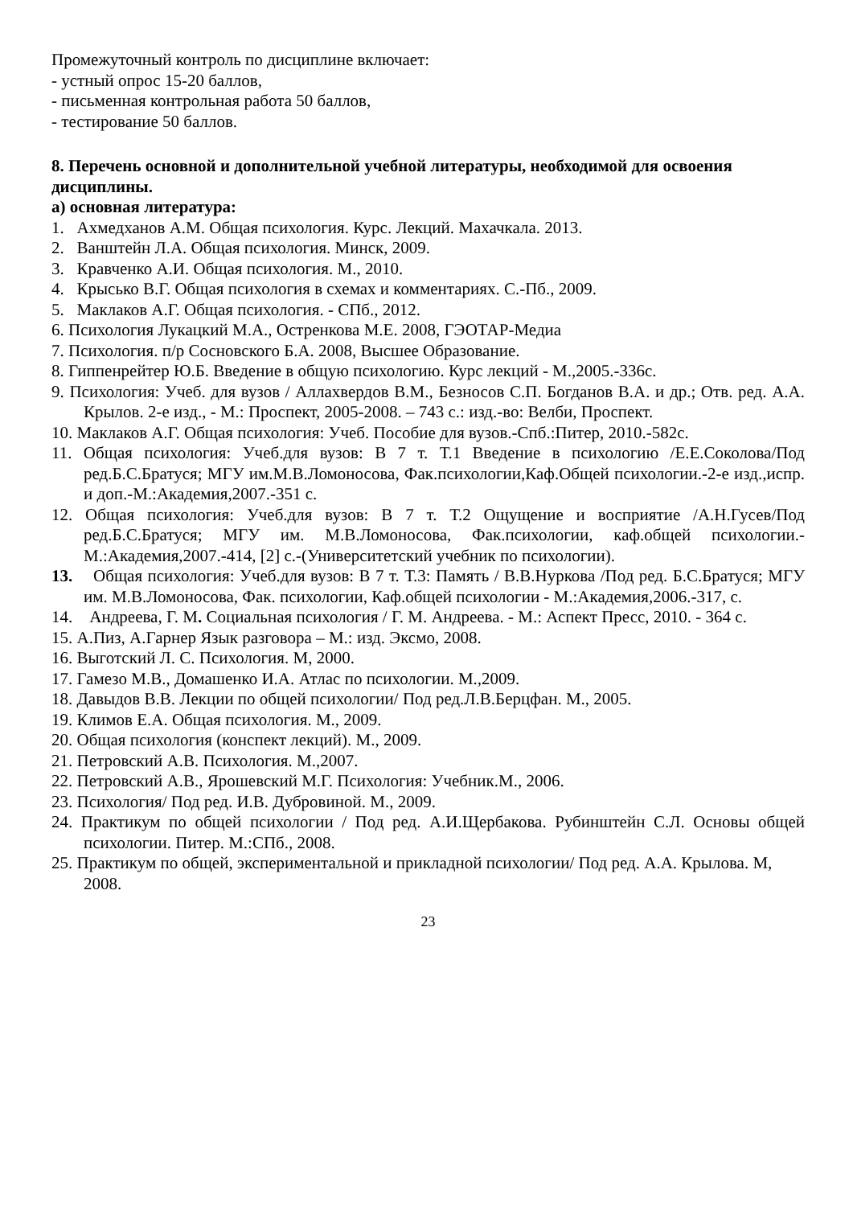Промежуточный контроль по дисциплине включает:
- устный опрос 15-20 баллов,
- письменная контрольная работа 50 баллов,
- тестирование 50 баллов.
8. Перечень основной и дополнительной учебной литературы, необходимой для освоения дисциплины.
а) основная литература:
1. Ахмедханов А.М. Общая психология. Курс. Лекций. Махачкала. 2013.
2. Ванштейн Л.А. Общая психология. Минск, 2009.
3. Кравченко А.И. Общая психология. М., 2010.
4. Крысько В.Г. Общая психология в схемах и комментариях. С.-Пб., 2009.
5. Маклаков А.Г. Общая психология. - СПб., 2012.
6. Психология Лукацкий М.А., Остренкова М.Е. 2008, ГЭОТАР-Медиа
7. Психология. п/р Сосновского Б.А. 2008, Высшее Образование.
8. Гиппенрейтер Ю.Б. Введение в общую психологию. Курс лекций - М.,2005.-336с.
9. Психология: Учеб. для вузов / Аллахвердов В.М., Безносов С.П. Богданов В.А. и др.; Отв. ред. А.А. Крылов. 2-е изд., - М.: Проспект, 2005-2008. – 743 с.: изд.-во: Велби, Проспект.
10. Маклаков А.Г. Общая психология: Учеб. Пособие для вузов.-Спб.:Питер, 2010.-582с.
11. Общая психология: Учеб.для вузов: В 7 т. Т.1 Введение в психологию /Е.Е.Соколова/Под ред.Б.С.Братуся; МГУ им.М.В.Ломоносова, Фак.психологии,Каф.Общей психологии.-2-е изд.,испр. и доп.-М.:Академия,2007.-351 с.
12. Общая психология: Учеб.для вузов: В 7 т. Т.2 Ощущение и восприятие /А.Н.Гусев/Под ред.Б.С.Братуся; МГУ им. М.В.Ломоносова, Фак.психологии, каф.общей психологии.-М.:Академия,2007.-414, [2] с.-(Университетский учебник по психологии).
13. Общая психология: Учеб.для вузов: В 7 т. Т.3: Память / В.В.Нуркова /Под ред. Б.С.Братуся; МГУ им. М.В.Ломоносова, Фак. психологии, Каф.общей психологии - М.:Академия,2006.-317, с.
14. Андреева, Г. М. Социальная психология / Г. М. Андреева. - М.: Аспект Пресс, 2010. - 364 с.
15. А.Пиз, А.Гарнер Язык разговора – М.: изд. Эксмо, 2008.
16. Выготский Л. С. Психология. М, 2000.
17. Гамезо М.В., Домашенко И.А. Атлас по психологии. М.,2009.
18. Давыдов В.В. Лекции по общей психологии/ Под ред.Л.В.Берцфан. М., 2005.
19. Климов Е.А. Общая психология. М., 2009.
20. Общая психология (конспект лекций). М., 2009.
21. Петровский А.В. Психология. М.,2007.
22. Петровский А.В., Ярошевский М.Г. Психология: Учебник.М., 2006.
23. Психология/ Под ред. И.В. Дубровиной. М., 2009.
24. Практикум по общей психологии / Под ред. А.И.Щербакова. Рубинштейн С.Л. Основы общей психологии. Питер. М.:СПб., 2008.
25. Практикум по общей, экспериментальной и прикладной психологии/ Под ред. А.А. Крылова. М, 2008.
23